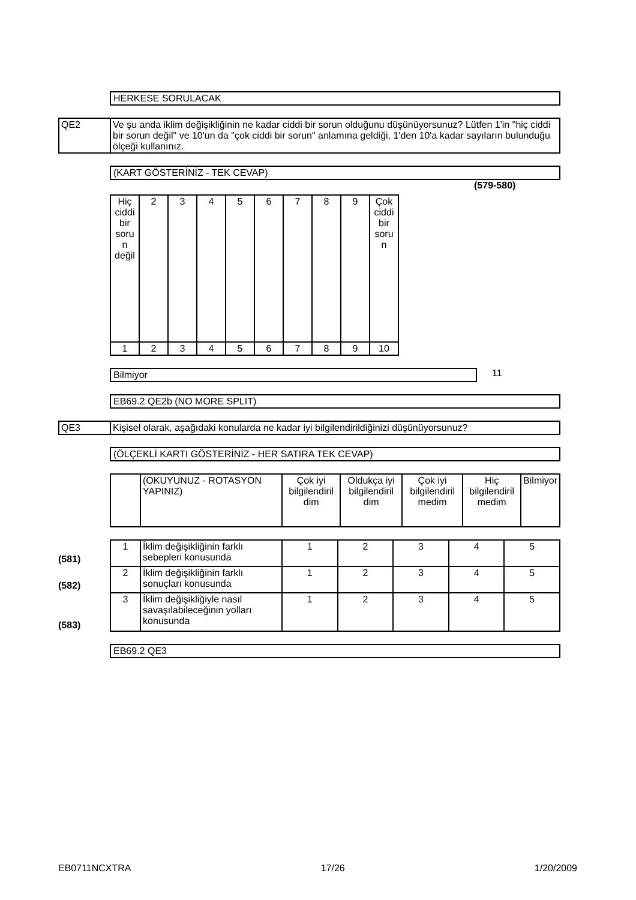HERKESE SORULACAK
| QE2 | Ve şu anda iklim değişikliğinin ne kadar ciddi bir sorun olduğunu düşünüyorsunuz? Lütfen 1'in "hiç ciddi bir sorun değil" ve 10'un da "çok ciddi bir sorun" anlamına geldiği, 1'den 10'a kadar sayıların bulunduğu ölçeği kullanınız. |
(KART GÖSTERİNİZ - TEK CEVAP)
(579-580)
| Hiç ciddi bir soru n değil | 2 | 3 | 4 | 5 | 6 | 7 | 8 | 9 | Çok ciddi bir soru n |
| 1 | 2 | 3 | 4 | 5 | 6 | 7 | 8 | 9 | 10 |
Bilmiyor 11
EB69.2 QE2b (NO MORE SPLIT)
| QE3 | Kişisel olarak, aşağıdaki konularda ne kadar iyi bilgilendirildiğinizi düşünüyorsunuz? |
(ÖLÇEKLİ KARTI GÖSTERİNİZ - HER SATIRA TEK CEVAP)
| | (OKUYUNUZ - ROTASYON YAPINIZ) | Çok iyi bilgilendiril dim | Oldukça iyi bilgilendiril dim | Çok iyi bilgilendiril medim | Hiç bilgilendiril medim | Bilmiyor |
(581)
(582)
(583)
| 1 | İklim değişikliğinin farklı sebepleri konusunda | 1 | 2 | 3 | 4 | 5 |
| 2 | İklim değişikliğinin farklı sonuçları konusunda | 1 | 2 | 3 | 4 | 5 |
| 3 | İklim değişikliğiyle nasıl savaşılabileceğinin yolları konusunda | 1 | 2 | 3 | 4 | 5 |
EB69.2 QE3
EB0711NCXTRA 17/26 1/20/2009